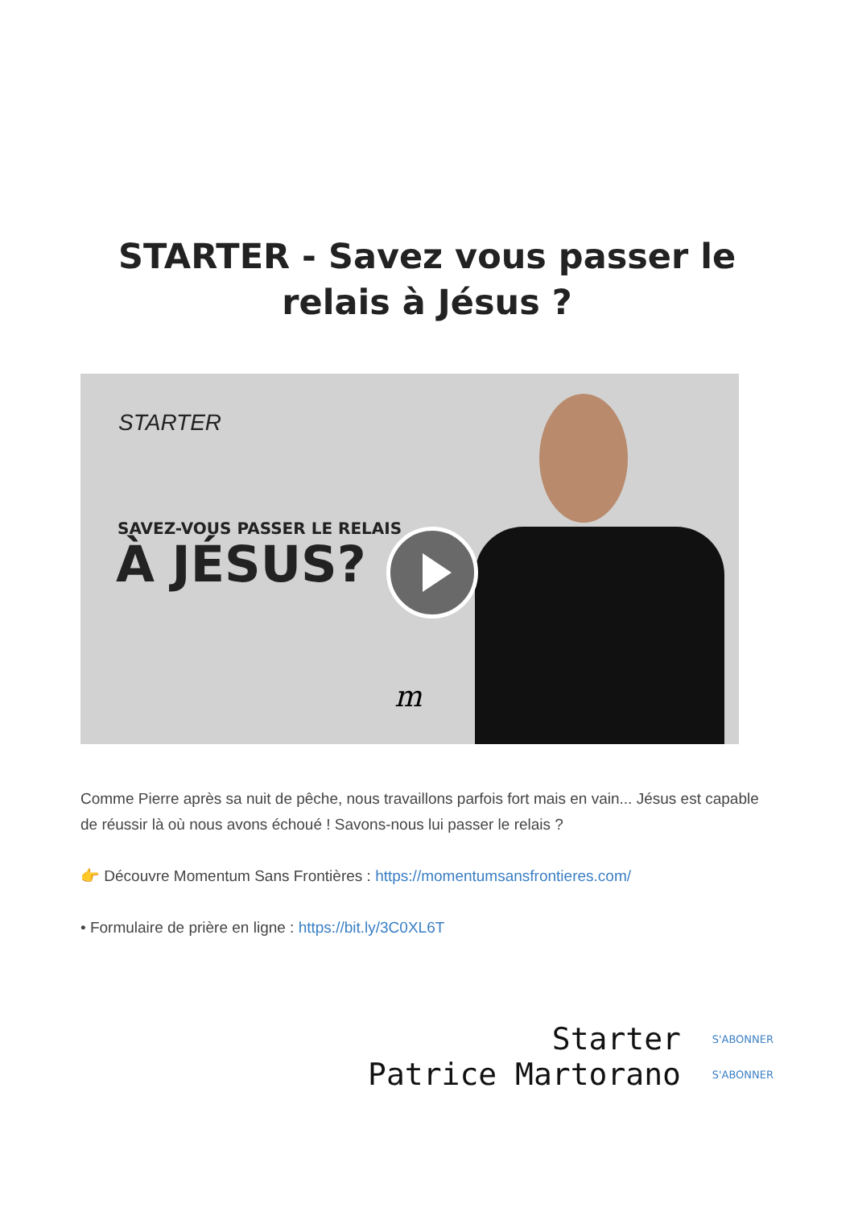STARTER - Savez vous passer le relais à Jésus ?
STARTER
SAVEZ-VOUS PASSER LE RELAIS
À JÉSUS?
m
Comme Pierre après sa nuit de pêche, nous travaillons parfois fort mais en vain... Jésus est capable de réussir là où nous avons échoué ! Savons-nous lui passer le relais ?
👉 Découvre Momentum Sans Frontières : https://momentumsansfrontieres.com/
• Formulaire de prière en ligne : https://bit.ly/3C0XL6T
Starter S'ABONNER
Patrice Martorano S'ABONNER